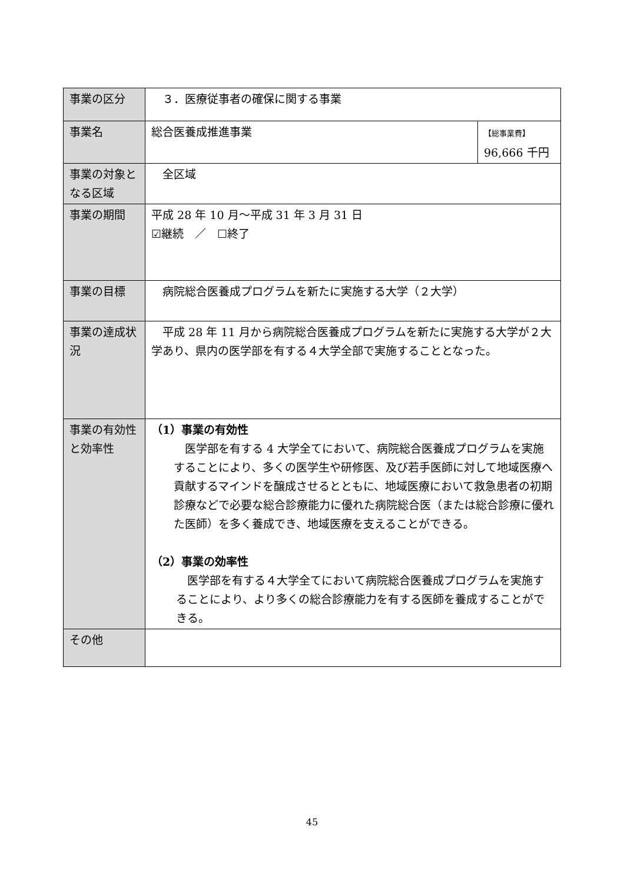| 事業の区分 | ３．医療従事者の確保に関する事業 | |
| 事業名 | 総合医養成推進事業 | 【総事業費】 96,666 千円 |
| 事業の対象となる区域 | 全区域 | |
| 事業の期間 | 平成 28 年 10 月～平成 31 年 3 月 31 日 ☑継続 ／ ☐終了 | |
| 事業の目標 | 病院総合医養成プログラムを新たに実施する大学（２大学） | |
| 事業の達成状況 | 平成 28 年 11 月から病院総合医養成プログラムを新たに実施する大学が２大学あり、県内の医学部を有する４大学全部で実施することとなった。 | |
| 事業の有効性と効率性 | （1）事業の有効性 医学部を有する 4 大学全てにおいて、病院総合医養成プログラムを実施することにより、多くの医学生や研修医、及び若手医師に対して地域医療へ貢献するマインドを醸成させるとともに、地域医療において救急患者の初期診療などで必要な総合診療能力に優れた病院総合医（または総合診療に優れた医師）を多く養成でき、地域医療を支えることができる。 （2）事業の効率性 医学部を有する４大学全てにおいて病院総合医養成プログラムを実施することにより、より多くの総合診療能力を有する医師を養成することができる。 | |
| その他 | | |
45